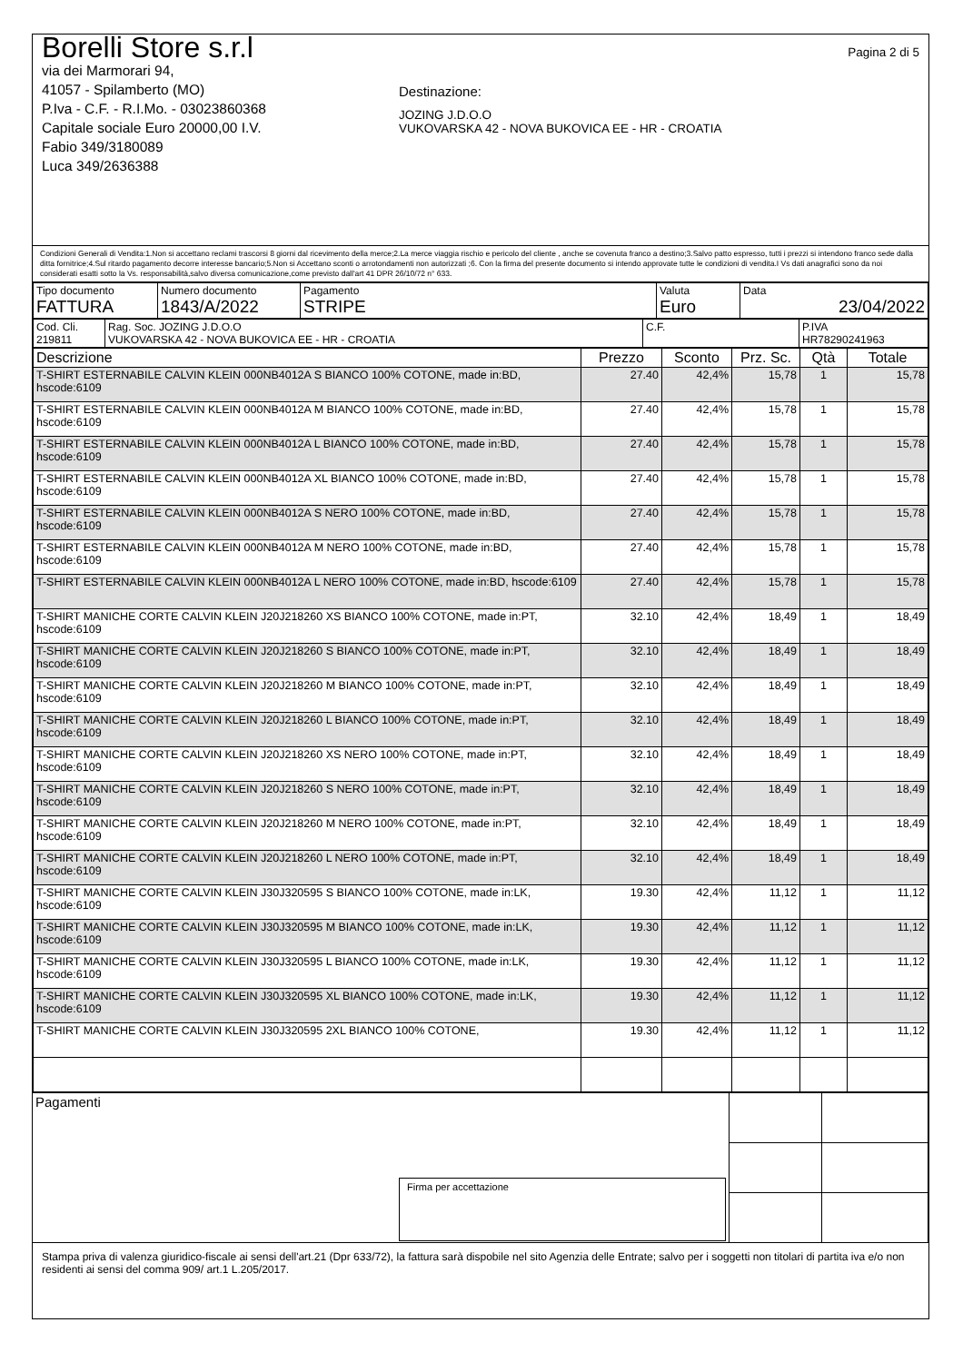Borelli Store s.r.l
via dei Marmorari 94,
41057 - Spilamberto (MO)
P.Iva - C.F. - R.I.Mo. - 03023860368
Capitale sociale Euro 20000,00 I.V.
Fabio 349/3180089
Luca 349/2636388
Destinazione:
JOZING J.D.O.O
VUKOVARSKA 42 - NOVA BUKOVICA EE - HR - CROATIA
Pagina 2 di 5
Condizioni Generali di Vendita:1.Non si accettano reclami trascorsi 8 giorni dal ricevimento della merce;2.La merce viaggia rischio e pericolo del cliente , anche se covenuta franco a destino;3.Salvo patto espresso, tutti i prezzi si intendono franco sede dalla ditta fornitrice;4.Sul ritardo pagamento decorre interesse bancario;5.Non si Accettano sconti o arrotondamenti non autorizzati ;6. Con la firma del presente documento si intendo approvate tutte le condizioni di vendita.I Vs dati anagrafici sono da noi considerati esatti sotto la Vs. responsabilità,salvo diversa comunicazione,come previsto dall'art 41 DPR 26/10/72 n° 633.
| Tipo documento FATTURA | Numero documento 1843/A/2022 | Pagamento STRIPE | Valuta Euro | Data 23/04/2022 |
| Cod. Cli. 219811 | Rag. Soc. JOZING J.D.O.O VUKOVARSKA 42 - NOVA BUKOVICA EE - HR - CROATIA | C.F. | P.IVA HR78290241963 |
| Descrizione | Prezzo | Sconto | Prz. Sc. | Qtà | Totale |
| --- | --- | --- | --- | --- | --- |
| T-SHIRT ESTERNABILE CALVIN KLEIN 000NB4012A S BIANCO 100% COTONE, made in:BD, hscode:6109 | 27.40 | 42,4% | 15,78 | 1 | 15,78 |
| T-SHIRT ESTERNABILE CALVIN KLEIN 000NB4012A M BIANCO 100% COTONE, made in:BD, hscode:6109 | 27.40 | 42,4% | 15,78 | 1 | 15,78 |
| T-SHIRT ESTERNABILE CALVIN KLEIN 000NB4012A L BIANCO 100% COTONE, made in:BD, hscode:6109 | 27.40 | 42,4% | 15,78 | 1 | 15,78 |
| T-SHIRT ESTERNABILE CALVIN KLEIN 000NB4012A XL BIANCO 100% COTONE, made in:BD, hscode:6109 | 27.40 | 42,4% | 15,78 | 1 | 15,78 |
| T-SHIRT ESTERNABILE CALVIN KLEIN 000NB4012A S NERO 100% COTONE, made in:BD, hscode:6109 | 27.40 | 42,4% | 15,78 | 1 | 15,78 |
| T-SHIRT ESTERNABILE CALVIN KLEIN 000NB4012A M NERO 100% COTONE, made in:BD, hscode:6109 | 27.40 | 42,4% | 15,78 | 1 | 15,78 |
| T-SHIRT ESTERNABILE CALVIN KLEIN 000NB4012A L NERO 100% COTONE, made in:BD, hscode:6109 | 27.40 | 42,4% | 15,78 | 1 | 15,78 |
| T-SHIRT MANICHE CORTE CALVIN KLEIN J20J218260 XS BIANCO 100% COTONE, made in:PT, hscode:6109 | 32.10 | 42,4% | 18,49 | 1 | 18,49 |
| T-SHIRT MANICHE CORTE CALVIN KLEIN J20J218260 S BIANCO 100% COTONE, made in:PT, hscode:6109 | 32.10 | 42,4% | 18,49 | 1 | 18,49 |
| T-SHIRT MANICHE CORTE CALVIN KLEIN J20J218260 M BIANCO 100% COTONE, made in:PT, hscode:6109 | 32.10 | 42,4% | 18,49 | 1 | 18,49 |
| T-SHIRT MANICHE CORTE CALVIN KLEIN J20J218260 L BIANCO 100% COTONE, made in:PT, hscode:6109 | 32.10 | 42,4% | 18,49 | 1 | 18,49 |
| T-SHIRT MANICHE CORTE CALVIN KLEIN J20J218260 XS NERO 100% COTONE, made in:PT, hscode:6109 | 32.10 | 42,4% | 18,49 | 1 | 18,49 |
| T-SHIRT MANICHE CORTE CALVIN KLEIN J20J218260 S NERO 100% COTONE, made in:PT, hscode:6109 | 32.10 | 42,4% | 18,49 | 1 | 18,49 |
| T-SHIRT MANICHE CORTE CALVIN KLEIN J20J218260 M NERO 100% COTONE, made in:PT, hscode:6109 | 32.10 | 42,4% | 18,49 | 1 | 18,49 |
| T-SHIRT MANICHE CORTE CALVIN KLEIN J20J218260 L NERO 100% COTONE, made in:PT, hscode:6109 | 32.10 | 42,4% | 18,49 | 1 | 18,49 |
| T-SHIRT MANICHE CORTE CALVIN KLEIN J30J320595 S BIANCO 100% COTONE, made in:LK, hscode:6109 | 19.30 | 42,4% | 11,12 | 1 | 11,12 |
| T-SHIRT MANICHE CORTE CALVIN KLEIN J30J320595 M BIANCO 100% COTONE, made in:LK, hscode:6109 | 19.30 | 42,4% | 11,12 | 1 | 11,12 |
| T-SHIRT MANICHE CORTE CALVIN KLEIN J30J320595 L BIANCO 100% COTONE, made in:LK, hscode:6109 | 19.30 | 42,4% | 11,12 | 1 | 11,12 |
| T-SHIRT MANICHE CORTE CALVIN KLEIN J30J320595 XL BIANCO 100% COTONE, made in:LK, hscode:6109 | 19.30 | 42,4% | 11,12 | 1 | 11,12 |
| T-SHIRT MANICHE CORTE CALVIN KLEIN J30J320595 2XL BIANCO 100% COTONE, | 19.30 | 42,4% | 11,12 | 1 | 11,12 |
| Pagamenti Firma per accettazione | | |
Stampa priva di valenza giuridico-fiscale ai sensi dell'art.21 (Dpr 633/72), la fattura sarà dispobile nel sito Agenzia delle Entrate; salvo per i soggetti non titolari di partita iva e/o non residenti ai sensi del comma 909/ art.1 L.205/2017.